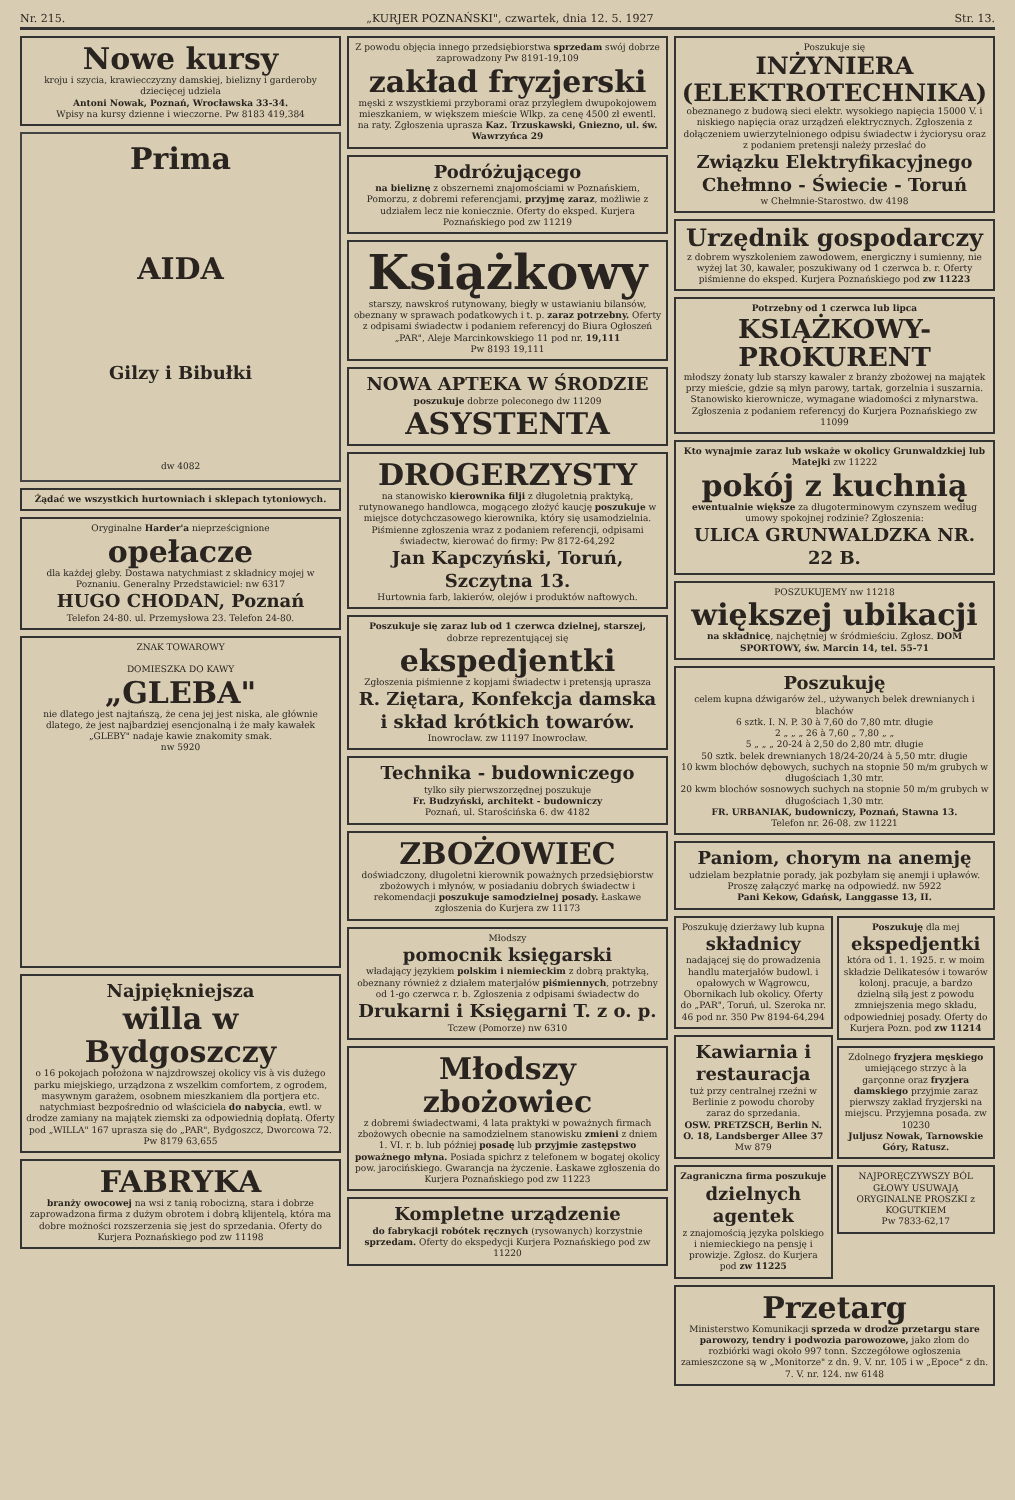Nr. 215. „KURJER POZNAŃSKI", czwartek, dnia 12. 5. 1927 Str. 13.
Nowe kursy
kroju i szycia, krawiecczyzny damskiej, bielizny i garderoby dziecięcej udziela
Antoni Nowak, Poznań, Wrocławska 33-34.
Wpisy na kursy dzienne i wieczorne. Pw 8183 419,384
Prima
AIDA
Gilzy i Bibułki
dw 4082
Żądać we wszystkich hurtowniach i sklepach tytoniowych.
Oryginalne Harder'a nieprześcignione
opełacze
dla każdej gleby. Dostawa natychmiast z składnicy mojej w Poznaniu. Generalny Przedstawiciel: nw 6317
HUGO CHODAN, Poznań
Telefon 24-80. ul. Przemysłowa 23. Telefon 24-80.
ZNAK TOWAROWY
DOMIESZKA DO KAWY
„GLEBA"
nie dlatego jest najtańszą, że cena jej jest niska, ale głównie dlatego, że jest najbardziej esencjonalną i że mały kawałek „GLEBY" nadaje kawie znakomity smak.
nw 5920
Najpiękniejsza
willa w Bydgoszczy
o 16 pokojach położona w najzdrowszej okolicy vis à vis dużego parku miejskiego, urządzona z wszelkim comfortem, z ogrodem, masywnym garażem, osobnem mieszkaniem dla portjera etc. natychmiast bezpośrednio od właściciela do nabycia, ewtl. w drodze zamiany na majątek ziemski za odpowiednią dopłatą. Oferty pod „WILLA" 167 uprasza się do „PAR", Bydgoszcz, Dworcowa 72. Pw 8179 63,655
FABRYKA
branży owocowej na wsi z tanią robocizną, stara i dobrze zaprowadzona firma z dużym obrotem i dobrą klijentelą, która ma dobre możności rozszerzenia się jest do sprzedania. Oferty do Kurjera Poznańskiego pod zw 11198
Z powodu objęcia innego przedsiębiorstwa sprzedam swój dobrze zaprowadzony Pw 8191-19,109
zakład fryzjerski
męski z wszystkiemi przyborami oraz przyległem dwupokojowem mieszkaniem, w większem mieście Wlkp. za cenę 4500 zł ewentl. na raty. Zgłoszenia uprasza Kaz. Trzuskawski, Gniezno, ul. św. Wawrzyńca 29
Podróżującego
na bieliznę z obszernemi znajomościami w Poznańskiem, Pomorzu, z dobremi referencjami, przyjmę zaraz, możliwie z udziałem lecz nie koniecznie. Oferty do eksped. Kurjera Poznańskiego pod zw 11219
Książkowy
starszy, nawskroś rutynowany, biegły w ustawianiu bilansów, obeznany w sprawach podatkowych i t. p. zaraz potrzebny. Oferty z odpisami świadectw i podaniem referencyj do Biura Ogłoszeń „PAR", Aleje Marcinkowskiego 11 pod nr. 19,111
Pw 8193 19,111
NOWA APTEKA W ŚRODZIE
poszukuje dobrze poleconego dw 11209
ASYSTENTA
DROGERZYSTY
na stanowisko kierownika filji z długoletnią praktyką, rutynowanego handlowca, mogącego złożyć kaucję poszukuje w miejsce dotychczasowego kierownika, który się usamodzielnia. Piśmienne zgłoszenia wraz z podaniem referencji, odpisami świadectw, kierować do firmy: Pw 8172-64,292
Jan Kapczyński, Toruń, Szczytna 13.
Hurtownia farb, lakierów, olejów i produktów naftowych.
Poszukuje się zaraz lub od 1 czerwca dzielnej, starszej, dobrze reprezentującej się
ekspedjentki
Zgłoszenia piśmienne z kopjami świadectw i pretensją uprasza
R. Ziętara, Konfekcja damska i skład krótkich towarów.
Inowrocław. zw 11197 Inowrocław.
Technika - budowniczego
tylko siły pierwszorzędnej poszukuje
Fr. Budzyński, architekt - budowniczy
Poznań, ul. Starościńska 6. dw 4182
ZBOŻOWIEC
doświadczony, długoletni kierownik poważnych przedsiębiorstw zbożowych i młynów, w posiadaniu dobrych świadectw i rekomendacji poszukuje samodzielnej posady. Łaskawe zgłoszenia do Kurjera zw 11173
Młodszy
pomocnik księgarski
władający językiem polskim i niemieckim z dobrą praktyką, obeznany również z działem materjałów piśmiennych, potrzebny od 1-go czerwca r. b. Zgłoszenia z odpisami świadectw do
Drukarni i Księgarni T. z o. p.
Tczew (Pomorze) nw 6310
Młodszy zbożowiec
z dobremi świadectwami, 4 lata praktyki w poważnych firmach zbożowych obecnie na samodzielnem stanowisku zmieni z dniem 1. VI. r. b. lub później posadę lub przyjmie zastępstwo poważnego młyna. Posiada spichrz z telefonem w bogatej okolicy pow. jarocińskiego. Gwarancja na życzenie. Łaskawe zgłoszenia do Kurjera Poznańskiego pod zw 11223
Kompletne urządzenie
do fabrykacji robótek ręcznych (rysowanych) korzystnie sprzedam. Oferty do ekspedycji Kurjera Poznańskiego pod zw 11220
Poszukuje się
INŻYNIERA (ELEKTROTECHNIKA)
obeznanego z budową sieci elektr. wysokiego napięcia 15000 V. i niskiego napięcia oraz urządzeń elektrycznych. Zgłoszenia z dołączeniem uwierzytelnionego odpisu świadectw i życiorysu oraz z podaniem pretensji należy przesłać do
Związku Elektryfikacyjnego Chełmno - Świecie - Toruń
w Chełmnie-Starostwo. dw 4198
Urzędnik gospodarczy
z dobrem wyszkoleniem zawodowem, energiczny i sumienny, nie wyżej lat 30, kawaler, poszukiwany od 1 czerwca b. r. Oferty piśmienne do eksped. Kurjera Poznańskiego pod zw 11223
Potrzebny od 1 czerwca lub lipca
KSIĄŻKOWY-PROKURENT
młodszy żonaty lub starszy kawaler z branży zbożowej na majątek przy mieście, gdzie są młyn parowy, tartak, gorzelnia i suszarnia. Stanowisko kierownicze, wymagane wiadomości z młynarstwa. Zgłoszenia z podaniem referencyj do Kurjera Poznańskiego zw 11099
Kto wynajmie zaraz lub wskaże w okolicy Grunwaldzkiej lub Matejki zw 11222
pokój z kuchnią
ewentualnie większe za długoterminowym czynszem według umowy spokojnej rodzinie? Zgłoszenia:
ULICA GRUNWALDZKA NR. 22 B.
POSZUKUJEMY nw 11218
większej ubikacji
na składnicę, najchętniej w śródmieściu. Zgłosz. DOM SPORTOWY, św. Marcin 14, tel. 55-71
Poszukuję
celem kupna dźwigarów żel., używanych belek drewnianych i blachów
6 sztk. I. N. P. 30 à 7,60 do 7,80 mtr. długie
2 „ „ „ 26 à 7,60 „ 7,80 „ „
5 „ „ „ 20-24 à 2,50 do 2,80 mtr. długie
50 sztk. belek drewnianych 18/24-20/24 à 5,50 mtr. długie
10 kwm blochów dębowych, suchych na stopnie 50 m/m grubych w długościach 1,30 mtr.
20 kwm blochów sosnowych suchych na stopnie 50 m/m grubych w długościach 1,30 mtr.
FR. URBANIAK, budowniczy, Poznań, Stawna 13.
Telefon nr. 26-08. zw 11221
Paniom, chorym na anemję
udzielam bezpłatnie porady, jak pozbyłam się anemji i upławów. Proszę załączyć markę na odpowiedź. nw 5922
Pani Kekow, Gdańsk, Langgasse 13, II.
Poszukuję dzierżawy lub kupna
składnicy
nadającej się do prowadzenia handlu materjałów budowl. i opałowych w Wągrowcu, Obornikach lub okolicy. Oferty do „PAR", Toruń, ul. Szeroka nr. 46 pod nr. 350 Pw 8194-64,294
Kawiarnia i restauracja
tuż przy centralnej rzeźni w Berlinie z powodu choroby zaraz do sprzedania.
OSW. PRETZSCH, Berlin N. O. 18, Landsberger Allee 37 Mw 879
Zagraniczna firma poszukuje
dzielnych agentek
z znajomością języka polskiego i niemieckiego na pensję i prowizje. Zgłosz. do Kurjera pod zw 11225
Poszukuję dla mej
ekspedjentki
która od 1. 1. 1925. r. w moim składzie Delikatesów i towarów kolonj. pracuje, a bardzo dzielną siłą jest z powodu zmniejszenia mego składu, odpowiedniej posady. Oferty do Kurjera Pozn. pod zw 11214
Zdolnego fryzjera męskiego umiejącego strzyc à la garçonne oraz fryzjera damskiego przyjmie zaraz pierwszy zakład fryzjerski na miejscu. Przyjemna posada. zw 10230
Juljusz Nowak, Tarnowskie Góry, Ratusz.
NAJPORĘCZYWSZY BÓL GŁOWY USUWAJĄ ORYGINALNE PROSZKI z KOGUTKIEM
Pw 7833-62,17
Przetarg
Ministerstwo Komunikacji sprzeda w drodze przetargu stare parowozy, tendry i podwozia parowozowe, jako złom do rozbiórki wagi około 997 tonn. Szczegółowe ogłoszenia zamieszczone są w „Monitorze" z dn. 9. V. nr. 105 i w „Epoce" z dn. 7. V. nr. 124. nw 6148